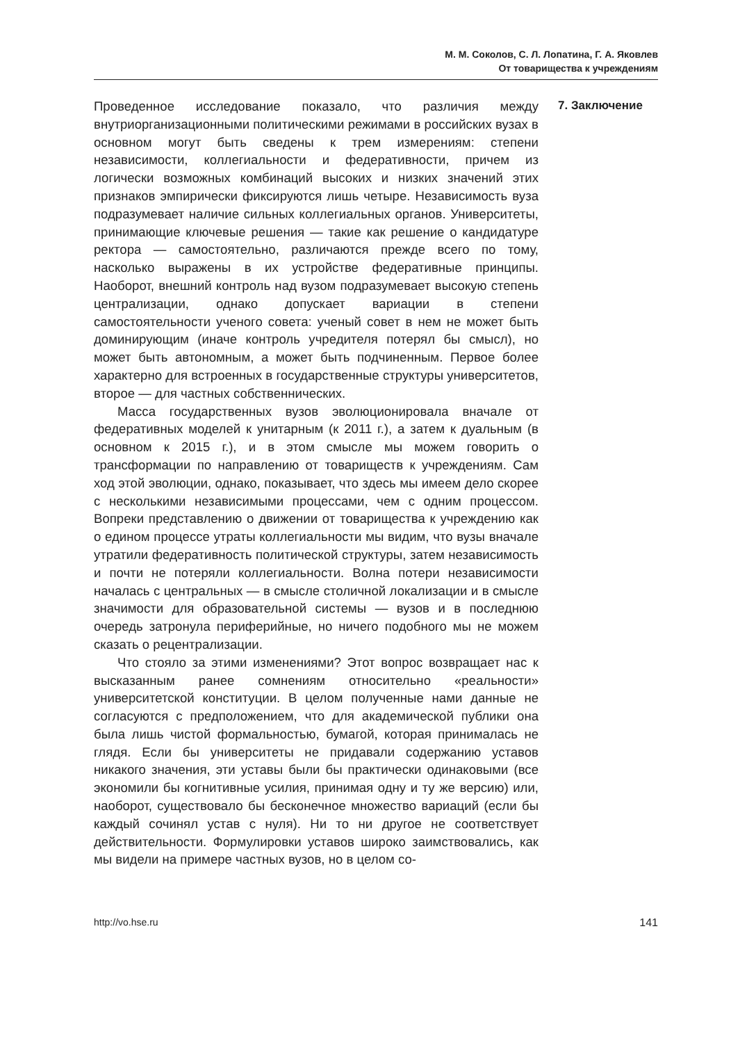М. М. Соколов, С. Л. Лопатина, Г. А. Яковлев
От товарищества к учреждениям
Проведенное исследование показало, что различия между внутриорганизационными политическими режимами в российских вузах в основном могут быть сведены к трем измерениям: степени независимости, коллегиальности и федеративности, причем из логически возможных комбинаций высоких и низких значений этих признаков эмпирически фиксируются лишь четыре. Независимость вуза подразумевает наличие сильных коллегиальных органов. Университеты, принимающие ключевые решения — такие как решение о кандидатуре ректора — самостоятельно, различаются прежде всего по тому, насколько выражены в их устройстве федеративные принципы. Наоборот, внешний контроль над вузом подразумевает высокую степень централизации, однако допускает вариации в степени самостоятельности ученого совета: ученый совет в нем не может быть доминирующим (иначе контроль учредителя потерял бы смысл), но может быть автономным, а может быть подчиненным. Первое более характерно для встроенных в государственные структуры университетов, второе — для частных собственнических.
Масса государственных вузов эволюционировала вначале от федеративных моделей к унитарным (к 2011 г.), а затем к дуальным (в основном к 2015 г.), и в этом смысле мы можем говорить о трансформации по направлению от товариществ к учреждениям. Сам ход этой эволюции, однако, показывает, что здесь мы имеем дело скорее с несколькими независимыми процессами, чем с одним процессом. Вопреки представлению о движении от товарищества к учреждению как о едином процессе утраты коллегиальности мы видим, что вузы вначале утратили федеративность политической структуры, затем независимость и почти не потеряли коллегиальности. Волна потери независимости началась с центральных — в смысле столичной локализации и в смысле значимости для образовательной системы — вузов и в последнюю очередь затронула периферийные, но ничего подобного мы не можем сказать о рецентрализации.
Что стояло за этими изменениями? Этот вопрос возвращает нас к высказанным ранее сомнениям относительно «реальности» университетской конституции. В целом полученные нами данные не согласуются с предположением, что для академической публики она была лишь чистой формальностью, бумагой, которая принималась не глядя. Если бы университеты не придавали содержанию уставов никакого значения, эти уставы были бы практически одинаковыми (все экономили бы когнитивные усилия, принимая одну и ту же версию) или, наоборот, существовало бы бесконечное множество вариаций (если бы каждый сочинял устав с нуля). Ни то ни другое не соответствует действительности. Формулировки уставов широко заимствовались, как мы видели на примере частных вузов, но в целом со-
7. Заключение
http://vo.hse.ru 141